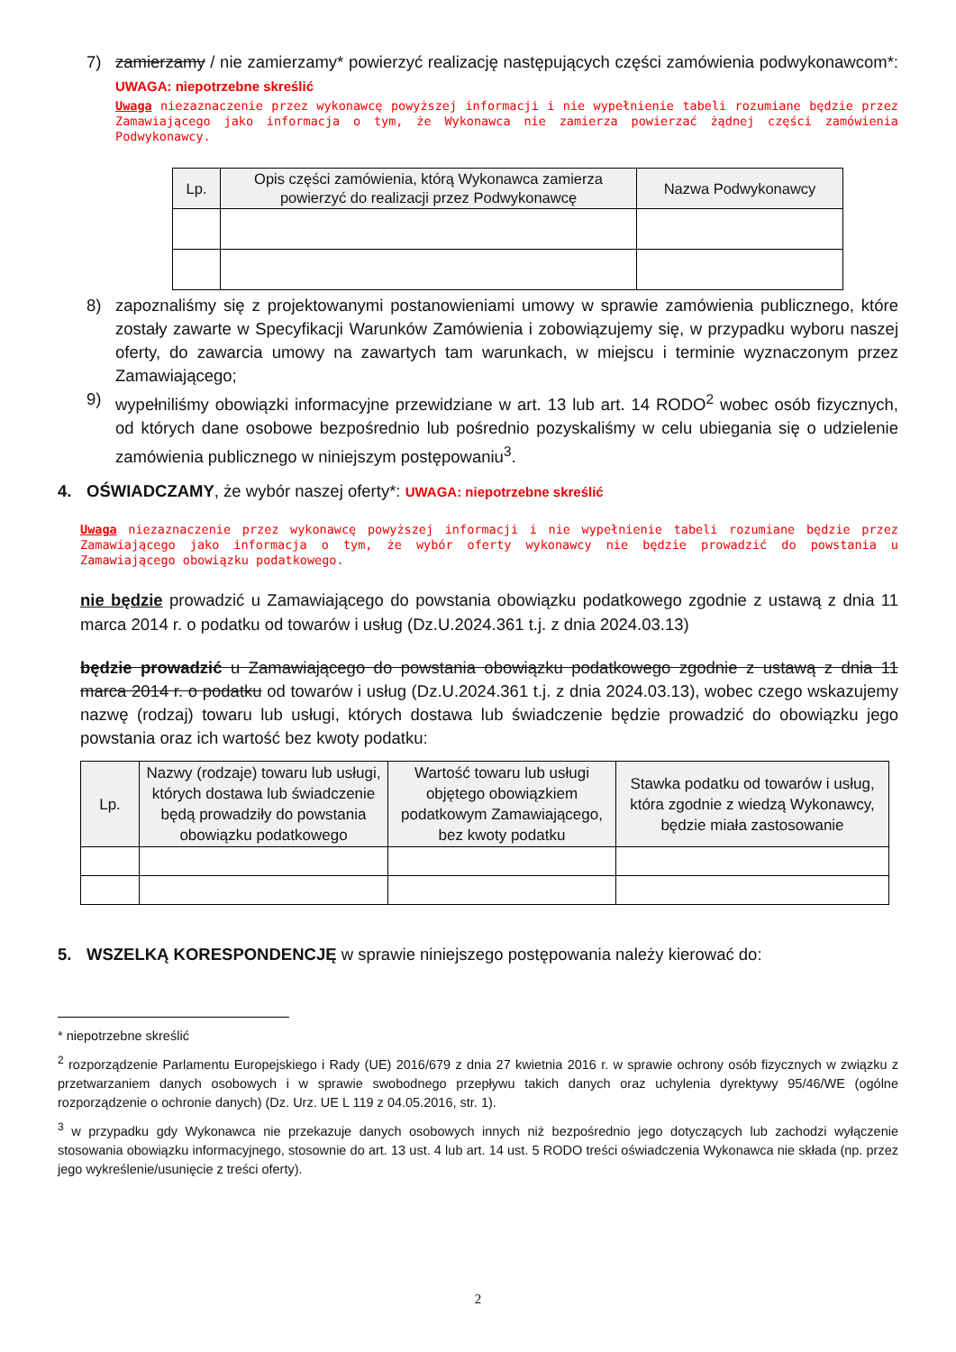7) zamierzamy / nie zamierzamy* powierzyć realizację następujących części zamówienia podwykonawcom*: UWAGA: niepotrzebne skreślić
Uwaga niezaznaczenie przez wykonawcę powyższej informacji i nie wypełnienie tabeli rozumiane będzie przez Zamawiającego jako informacja o tym, że Wykonawca nie zamierza powierzać żądnej części zamówienia Podwykonawcy.
| Lp. | Opis części zamówienia, którą Wykonawca zamierza powierzyć do realizacji przez Podwykonawcę | Nazwa Podwykonawcy |
| --- | --- | --- |
8) zapoznaliśmy się z projektowanymi postanowieniami umowy w sprawie zamówienia publicznego, które zostały zawarte w Specyfikacji Warunków Zamówienia i zobowiązujemy się, w przypadku wyboru naszej oferty, do zawarcia umowy na zawartych tam warunkach, w miejscu i terminie wyznaczonym przez Zamawiającego;
9) wypełniliśmy obowiązki informacyjne przewidziane w art. 13 lub art. 14 RODO<sup>2</sup> wobec osób fizycznych, od których dane osobowe bezpośrednio lub pośrednio pozyskaliśmy w celu ubiegania się o udzielenie zamówienia publicznego w niniejszym postępowaniu<sup>3</sup>.
4. OŚWIADCZAMY, że wybór naszej oferty*: UWAGA: niepotrzebne skreślić
Uwaga niezaznaczenie przez wykonawcę powyższej informacji i nie wypełnienie tabeli rozumiane będzie przez Zamawiającego jako informacja o tym, że wybór oferty wykonawcy nie będzie prowadzić do powstania u Zamawiającego obowiązku podatkowego.
nie będzie prowadzić u Zamawiającego do powstania obowiązku podatkowego zgodnie z ustawą z dnia 11 marca 2014 r. o podatku od towarów i usług (Dz.U.2024.361 t.j. z dnia 2024.03.13)
będzie prowadzić u Zamawiającego do powstania obowiązku podatkowego zgodnie z ustawą z dnia 11 marca 2014 r. o podatku od towarów i usług (Dz.U.2024.361 t.j. z dnia 2024.03.13), wobec czego wskazujemy nazwę (rodzaj) towaru lub usługi, których dostawa lub świadczenie będzie prowadzić do obowiązku jego powstania oraz ich wartość bez kwoty podatku:
| Lp. | Nazwy (rodzaje) towaru lub usługi, których dostawa lub świadczenie będą prowadziły do powstania obowiązku podatkowego | Wartość towaru lub usługi objętego obowiązkiem podatkowym Zamawiającego, bez kwoty podatku | Stawka podatku od towarów i usług, która zgodnie z wiedzą Wykonawcy, będzie miała zastosowanie |
| --- | --- | --- | --- |
5. WSZELKĄ KORESPONDENCJĘ w sprawie niniejszego postępowania należy kierować do:
* niepotrzebne skreślić
<sup>2</sup> rozporządzenie Parlamentu Europejskiego i Rady (UE) 2016/679 z dnia 27 kwietnia 2016 r. w sprawie ochrony osób fizycznych w związku z przetwarzaniem danych osobowych i w sprawie swobodnego przepływu takich danych oraz uchylenia dyrektywy 95/46/WE (ogólne rozporządzenie o ochronie danych) (Dz. Urz. UE L 119 z 04.05.2016, str. 1).
<sup>3</sup> w przypadku gdy Wykonawca nie przekazuje danych osobowych innych niż bezpośrednio jego dotyczących lub zachodzi wyłączenie stosowania obowiązku informacyjnego, stosownie do art. 13 ust. 4 lub art. 14 ust. 5 RODO treści oświadczenia Wykonawca nie składa (np. przez jego wykreślenie/usunięcie z treści oferty).
2